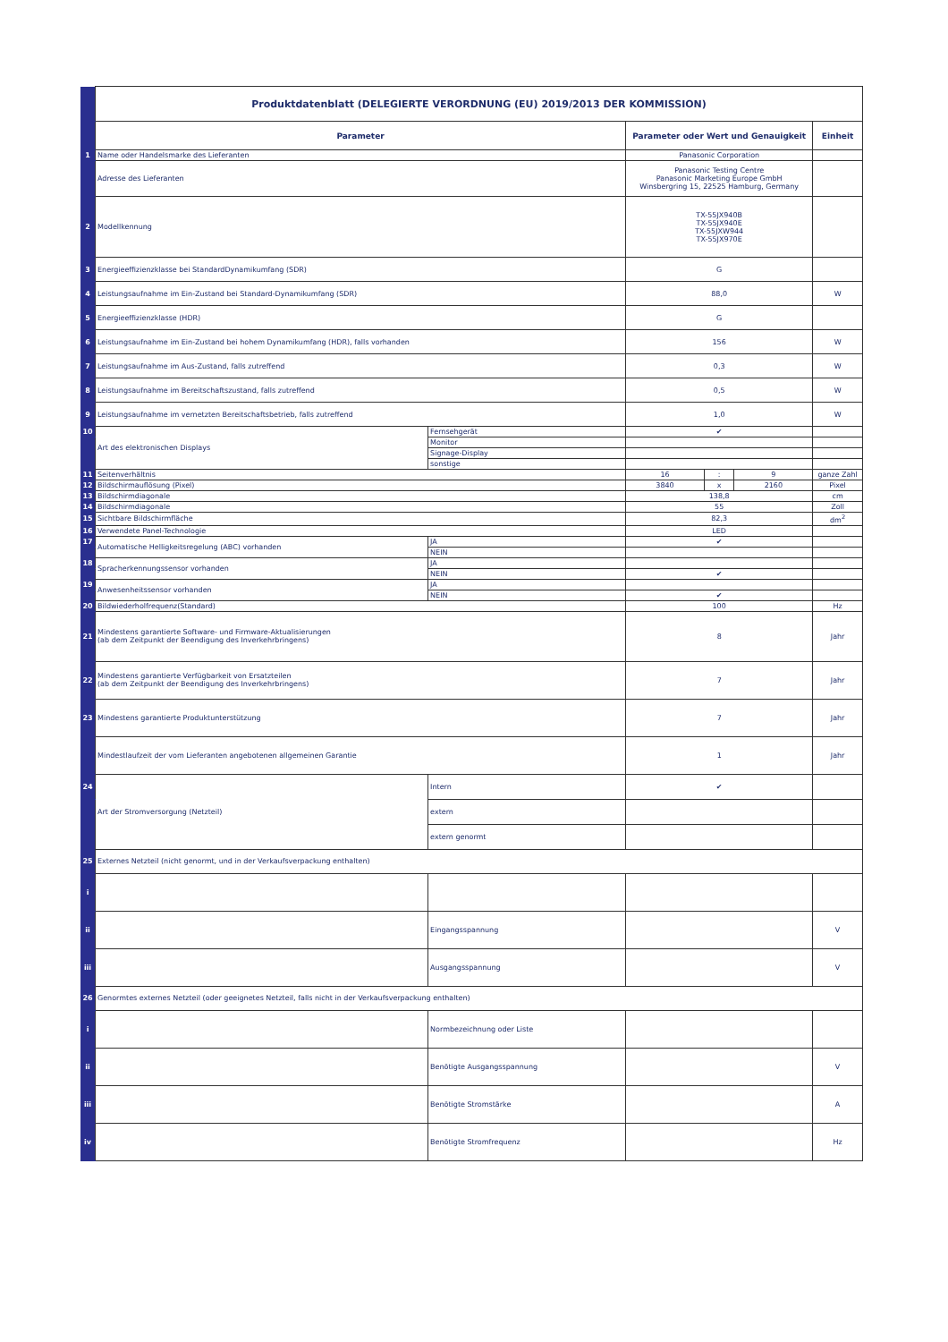| | Produktdatenblatt (DELEGIERTE VERORDNUNG (EU) 2019/2013 DER KOMMISSION) | | | | | |
| | Parameter | | Parameter oder Wert und Genauigkeit | | | Einheit |
| 1 | Name oder Handelsmarke des Lieferanten | | Panasonic Corporation | | | |
| | Adresse des Lieferanten | | Panasonic Testing Centre Panasonic Marketing Europe GmbH Winsbergring 15, 22525 Hamburg, Germany | | | |
| 2 | Modellkennung | | TX-55JX940B TX-55JX940E TX-55JXW944 TX-55JX970E | | | |
| 3 | Energieeffizienzklasse bei StandardDynamikumfang (SDR) | | G | | | |
| 4 | Leistungsaufnahme im Ein-Zustand bei Standard-Dynamikumfang (SDR) | | 88,0 | | | W |
| 5 | Energieeffizienzklasse (HDR) | | G | | | |
| 6 | Leistungsaufnahme im Ein-Zustand bei hohem Dynamikumfang (HDR), falls vorhanden | | 156 | | | W |
| 7 | Leistungsaufnahme im Aus-Zustand, falls zutreffend | | 0,3 | | | W |
| 8 | Leistungsaufnahme im Bereitschaftszustand, falls zutreffend | | 0,5 | | | W |
| 9 | Leistungsaufnahme im vernetzten Bereitschaftsbetrieb, falls zutreffend | | 1,0 | | | W |
| 10 | Art des elektronischen Displays | Fernsehgerät | ✔ | | | |
| | | Monitor | | | | |
| | | Signage-Display | | | | |
| | | sonstige | | | | |
| 11 | Seitenverhältnis | | 16 | : | 9 | ganze Zahl |
| 12 | Bildschirmauflösung (Pixel) | | 3840 | x | 2160 | Pixel |
| 13 | Bildschirmdiagonale | | 138,8 | | | cm |
| 14 | Bildschirmdiagonale | | 55 | | | Zoll |
| 15 | Sichtbare Bildschirmfläche | | 82,3 | | | dm<sup>2</sup> |
| 16 | Verwendete Panel-Technologie | | LED | | | |
| 17 | Automatische Helligkeitsregelung (ABC) vorhanden | JA | ✔ | | | |
| | | NEIN | | | | |
| 18 | Spracherkennungssensor vorhanden | JA | | | | |
| | | NEIN | ✔ | | | |
| 19 | Anwesenheitssensor vorhanden | JA | | | | |
| | | NEIN | ✔ | | | |
| 20 | Bildwiederholfrequenz(Standard) | | 100 | | | Hz |
| 21 | Mindestens garantierte Software- und Firmware-Aktualisierungen (ab dem Zeitpunkt der Beendigung des Inverkehrbringens) | | 8 | | | Jahr |
| 22 | Mindestens garantierte Verfügbarkeit von Ersatzteilen (ab dem Zeitpunkt der Beendigung des Inverkehrbringens) | | 7 | | | Jahr |
| 23 | Mindestens garantierte Produktunterstützung | | 7 | | | Jahr |
| | Mindestlaufzeit der vom Lieferanten angebotenen allgemeinen Garantie | | 1 | | | Jahr |
| 24 | Art der Stromversorgung (Netzteil) | Intern | ✔ | | | |
| | | extern | | | | |
| | | extern genormt | | | | |
| 25 | Externes Netzteil (nicht genormt, und in der Verkaufsverpackung enthalten) | | | | | |
| i | | | | | | |
| ii | | Eingangsspannung | | | | V |
| iii | | Ausgangsspannung | | | | V |
| 26 | Genormtes externes Netzteil (oder geeignetes Netzteil, falls nicht in der Verkaufsverpackung enthalten) | | | | | |
| i | | Normbezeichnung oder Liste | | | | |
| ii | | Benötigte Ausgangsspannung | | | | V |
| iii | | Benötigte Stromstärke | | | | A |
| iv | | Benötigte Stromfrequenz | | | | Hz |